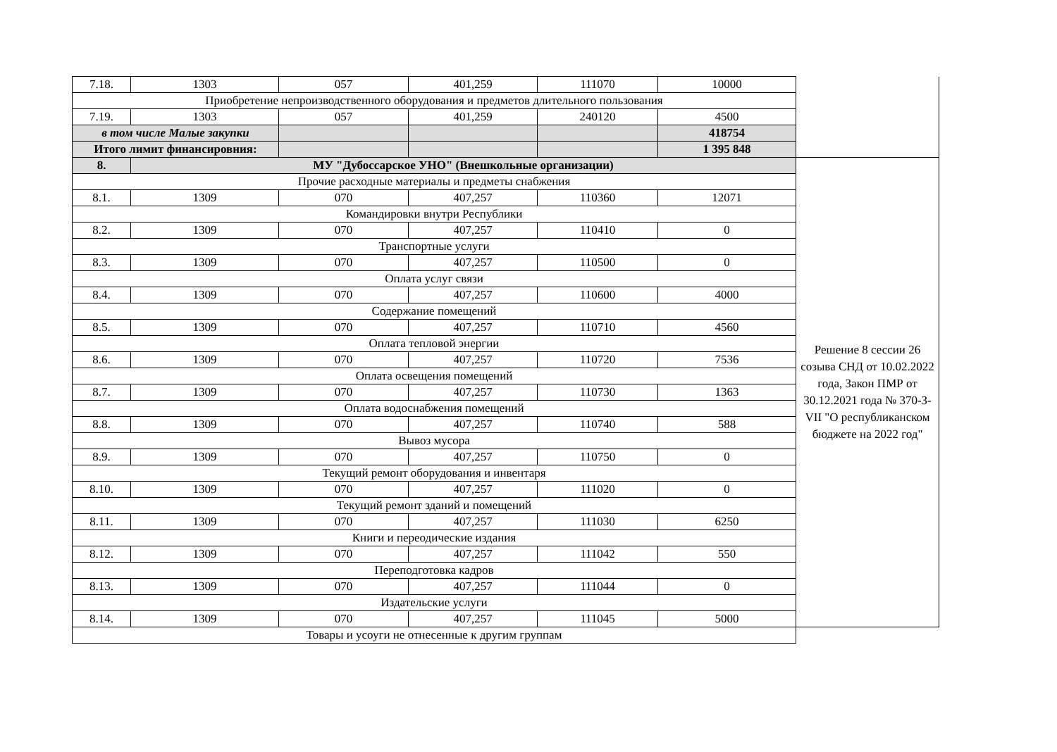| 7.18. | 1303 | 057 | 401,259 | 111070 | 10000 | |
| Приобретение непроизводственного оборудования и предметов длительного пользования | | | | | | |
| 7.19. | 1303 | 057 | 401,259 | 240120 | 4500 | |
| в том числе Малые закупки | | | | | 418754 | |
| Итого лимит финансировния: | | | | | 1 395 848 | |
| 8. | МУ "Дубоссарское УНО" (Внешкольные организации) | | | | | Решение 8 сессии 26 созыва СНД от 10.02.2022 года, Закон ПМР от 30.12.2021 года № 370-З-VII "О республиканском бюджете на 2022 год" |
| Прочие расходные материалы и предметы снабжения | | | | | | |
| 8.1. | 1309 | 070 | 407,257 | 110360 | 12071 | |
| Командировки внутри Республики | | | | | | |
| 8.2. | 1309 | 070 | 407,257 | 110410 | 0 | |
| Транспортные услуги | | | | | | |
| 8.3. | 1309 | 070 | 407,257 | 110500 | 0 | |
| Оплата услуг связи | | | | | | |
| 8.4. | 1309 | 070 | 407,257 | 110600 | 4000 | |
| Содержание помещений | | | | | | |
| 8.5. | 1309 | 070 | 407,257 | 110710 | 4560 | |
| Оплата тепловой энергии | | | | | | |
| 8.6. | 1309 | 070 | 407,257 | 110720 | 7536 | |
| Оплата освещения помещений | | | | | | |
| 8.7. | 1309 | 070 | 407,257 | 110730 | 1363 | |
| Оплата водоснабжения помещений | | | | | | |
| 8.8. | 1309 | 070 | 407,257 | 110740 | 588 | |
| Вывоз мусора | | | | | | |
| 8.9. | 1309 | 070 | 407,257 | 110750 | 0 | |
| Текущий ремонт оборудования и инвентаря | | | | | | |
| 8.10. | 1309 | 070 | 407,257 | 111020 | 0 | |
| Текущий ремонт зданий и помещений | | | | | | |
| 8.11. | 1309 | 070 | 407,257 | 111030 | 6250 | |
| Книги и переодические издания | | | | | | |
| 8.12. | 1309 | 070 | 407,257 | 111042 | 550 | |
| Переподготовка кадров | | | | | | |
| 8.13. | 1309 | 070 | 407,257 | 111044 | 0 | |
| Издательские услуги | | | | | | |
| 8.14. | 1309 | 070 | 407,257 | 111045 | 5000 | |
| Товары и усоуги не отнесенные к другим группам | | | | | | |